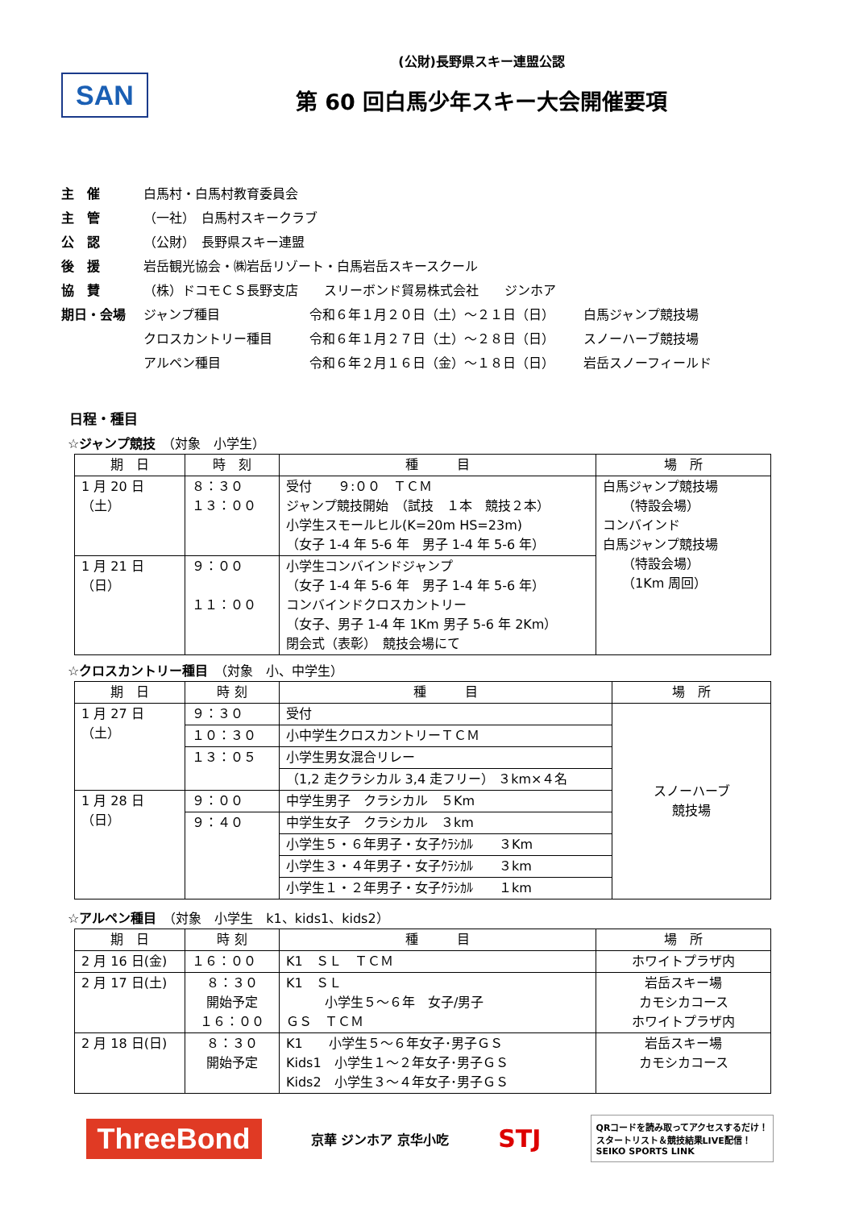SAN
(公財)長野県スキー連盟公認
第 60 回白馬少年スキー大会開催要項
主　催 白馬村・白馬村教育委員会
主　管 （一社）　白馬村スキークラブ
公　認 （公財）　長野県スキー連盟
後　援 岩岳観光協会・㈱岩岳リゾート・白馬岩岳スキースクール
協　賛 （株）ドコモＣＳ長野支店　　スリーボンド貿易株式会社　　ジンホア
期日・会場 ジャンプ種目 令和６年１月２０日（土）～２１日（日） 白馬ジャンプ競技場
クロスカントリー種目 令和６年１月２７日（土）～２８日（日） スノーハーブ競技場
アルペン種目 令和６年２月１６日（金）～１８日（日） 岩岳スノーフィールド
日程・種目
☆ジャンプ競技　（対象　小学生）
| 期 日 | 時 刻 | 種 目 | 場 所 |
| --- | --- | --- | --- |
| 1 月 20 日（土） | ８：３０ １３：００ | 受付 ９:００ ＴＣＭ ジャンプ競技開始 （試技 １本 競技２本） 小学生スモールヒル(K=20m HS=23m) （女子 1-4 年 5-6 年 男子 1-4 年 5-6 年） | 白馬ジャンプ競技場 （特設会場） コンバインド 白馬ジャンプ競技場 （特設会場） （1Km 周回） |
| 1 月 21 日（日） | ９：００ １１：００ | 小学生コンバインドジャンプ （女子 1-4 年 5-6 年 男子 1-4 年 5-6 年） コンバインドクロスカントリー （女子、男子 1-4 年 1Km 男子 5-6 年 2Km） 閉会式（表彰） 競技会場にて | |
☆クロスカントリー種目　（対象　小、中学生）
| 期 日 | 時 刻 | 種 目 | 場 所 |
| --- | --- | --- | --- |
| 1 月 27 日（土） | ９：３０ | 受付 | スノーハーブ 競技場 |
| | １０：３０ | 小中学生クロスカントリーＴＣＭ | |
| | １３：０５ | 小学生男女混合リレー | |
| | | （1,2 走クラシカル 3,4 走フリー） ３km×４名 | |
| 1 月 28 日（日） | ９：００ | 中学生男子 クラシカル ５Km | |
| | ９：４０ | 中学生女子 クラシカル ３km | |
| | | 小学生５・６年男子・女子ｸﾗｼｶﾙ ３Km | |
| | | 小学生３・４年男子・女子ｸﾗｼｶﾙ ３km | |
| | | 小学生１・２年男子・女子ｸﾗｼｶﾙ １km | |
☆アルペン種目　（対象　小学生　k1、kids1、kids2）
| 期 日 | 時 刻 | 種 目 | 場 所 |
| --- | --- | --- | --- |
| 2 月 16 日(金) | １６：００ | K1 ＳＬ ＴＣＭ | ホワイトプラザ内 |
| 2 月 17 日(土) | ８：３０ 開始予定 １６：００ | K1 ＳＬ 小学生５～６年 女子/男子 ＧＳ ＴＣＭ | 岩岳スキー場 カモシカコース ホワイトプラザ内 |
| 2 月 18 日(日) | ８：３０ 開始予定 | K1 小学生５～６年女子･男子ＧＳ Kids1 小学生１～２年女子･男子ＧＳ Kids2 小学生３～４年女子･男子ＧＳ | 岩岳スキー場 カモシカコース |
ThreeBond 京華 ジンホア 京华小吃 STJ QRコードを読み取ってアクセスするだけ！
スタートリスト＆競技結果LIVE配信！
SEIKO SPORTS LINK